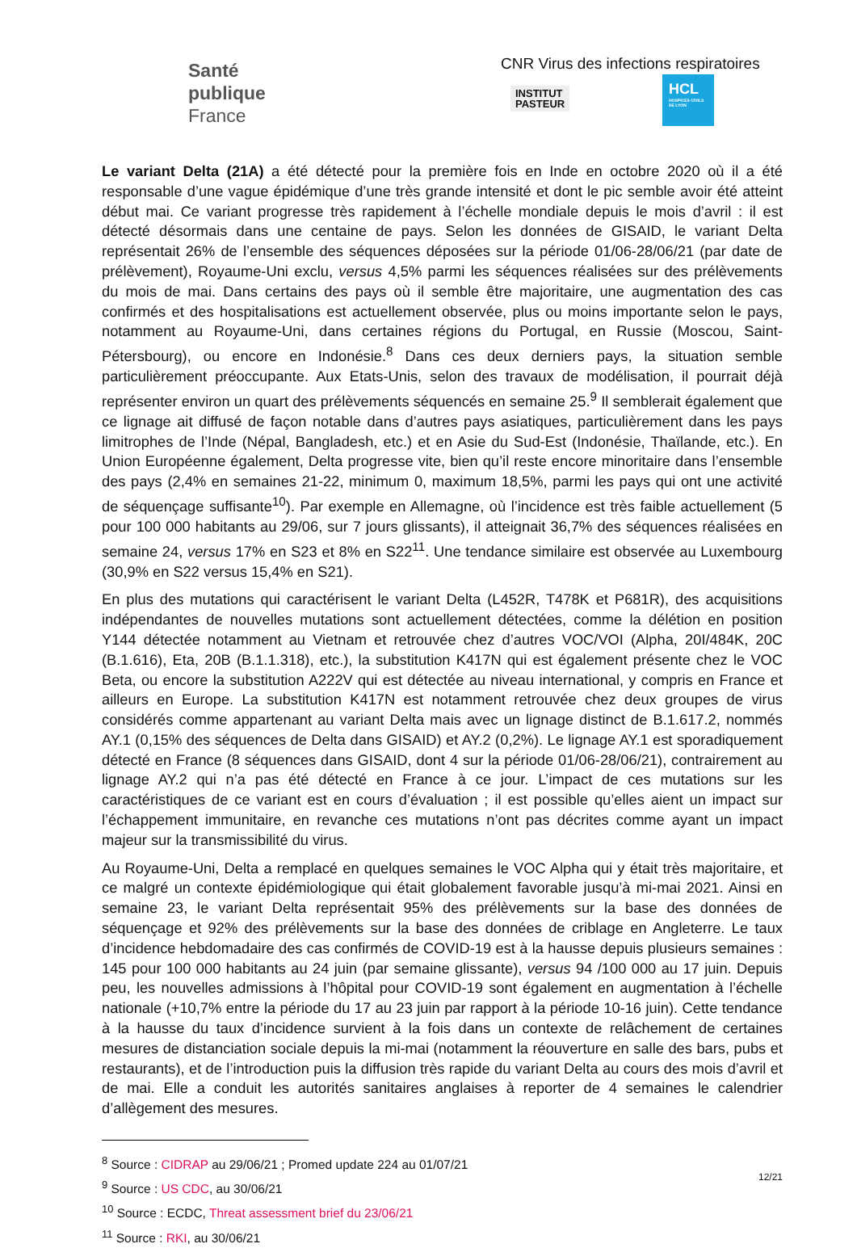Santé
publique
France
CNR Virus des infections respiratoires
INSTITUT
PASTEUR
HCL
HOSPICES CIVILS DE LYON
Le variant Delta (21A) a été détecté pour la première fois en Inde en octobre 2020 où il a été responsable d’une vague épidémique d’une très grande intensité et dont le pic semble avoir été atteint début mai. Ce variant progresse très rapidement à l’échelle mondiale depuis le mois d’avril : il est détecté désormais dans une centaine de pays. Selon les données de GISAID, le variant Delta représentait 26% de l’ensemble des séquences déposées sur la période 01/06-28/06/21 (par date de prélèvement), Royaume-Uni exclu, versus 4,5% parmi les séquences réalisées sur des prélèvements du mois de mai. Dans certains des pays où il semble être majoritaire, une augmentation des cas confirmés et des hospitalisations est actuellement observée, plus ou moins importante selon le pays, notamment au Royaume-Uni, dans certaines régions du Portugal, en Russie (Moscou, Saint-Pétersbourg), ou encore en Indonésie.<sup>8</sup> Dans ces deux derniers pays, la situation semble particulièrement préoccupante. Aux Etats-Unis, selon des travaux de modélisation, il pourrait déjà représenter environ un quart des prélèvements séquencés en semaine 25.<sup>9</sup> Il semblerait également que ce lignage ait diffusé de façon notable dans d’autres pays asiatiques, particulièrement dans les pays limitrophes de l’Inde (Népal, Bangladesh, etc.) et en Asie du Sud-Est (Indonésie, Thaïlande, etc.). En Union Européenne également, Delta progresse vite, bien qu’il reste encore minoritaire dans l’ensemble des pays (2,4% en semaines 21-22, minimum 0, maximum 18,5%, parmi les pays qui ont une activité de séquençage suffisante<sup>10</sup>). Par exemple en Allemagne, où l’incidence est très faible actuellement (5 pour 100 000 habitants au 29/06, sur 7 jours glissants), il atteignait 36,7% des séquences réalisées en semaine 24, versus 17% en S23 et 8% en S22<sup>11</sup>. Une tendance similaire est observée au Luxembourg (30,9% en S22 versus 15,4% en S21).
En plus des mutations qui caractérisent le variant Delta (L452R, T478K et P681R), des acquisitions indépendantes de nouvelles mutations sont actuellement détectées, comme la délétion en position Y144 détectée notamment au Vietnam et retrouvée chez d’autres VOC/VOI (Alpha, 20I/484K, 20C (B.1.616), Eta, 20B (B.1.1.318), etc.), la substitution K417N qui est également présente chez le VOC Beta, ou encore la substitution A222V qui est détectée au niveau international, y compris en France et ailleurs en Europe. La substitution K417N est notamment retrouvée chez deux groupes de virus considérés comme appartenant au variant Delta mais avec un lignage distinct de B.1.617.2, nommés AY.1 (0,15% des séquences de Delta dans GISAID) et AY.2 (0,2%). Le lignage AY.1 est sporadiquement détecté en France (8 séquences dans GISAID, dont 4 sur la période 01/06-28/06/21), contrairement au lignage AY.2 qui n’a pas été détecté en France à ce jour. L’impact de ces mutations sur les caractéristiques de ce variant est en cours d’évaluation ; il est possible qu’elles aient un impact sur l’échappement immunitaire, en revanche ces mutations n’ont pas décrites comme ayant un impact majeur sur la transmissibilité du virus.
Au Royaume-Uni, Delta a remplacé en quelques semaines le VOC Alpha qui y était très majoritaire, et ce malgré un contexte épidémiologique qui était globalement favorable jusqu’à mi-mai 2021. Ainsi en semaine 23, le variant Delta représentait 95% des prélèvements sur la base des données de séquençage et 92% des prélèvements sur la base des données de criblage en Angleterre. Le taux d’incidence hebdomadaire des cas confirmés de COVID-19 est à la hausse depuis plusieurs semaines : 145 pour 100 000 habitants au 24 juin (par semaine glissante), versus 94 /100 000 au 17 juin. Depuis peu, les nouvelles admissions à l’hôpital pour COVID-19 sont également en augmentation à l’échelle nationale (+10,7% entre la période du 17 au 23 juin par rapport à la période 10-16 juin). Cette tendance à la hausse du taux d’incidence survient à la fois dans un contexte de relâchement de certaines mesures de distanciation sociale depuis la mi-mai (notamment la réouverture en salle des bars, pubs et restaurants), et de l’introduction puis la diffusion très rapide du variant Delta au cours des mois d’avril et de mai. Elle a conduit les autorités sanitaires anglaises à reporter de 4 semaines le calendrier d’allègement des mesures.
<sup>8</sup> Source : CIDRAP au 29/06/21 ; Promed update 224 au 01/07/21
<sup>9</sup> Source : US CDC, au 30/06/21
<sup>10</sup> Source : ECDC, Threat assessment brief du 23/06/21
<sup>11</sup> Source : RKI, au 30/06/21
12/21